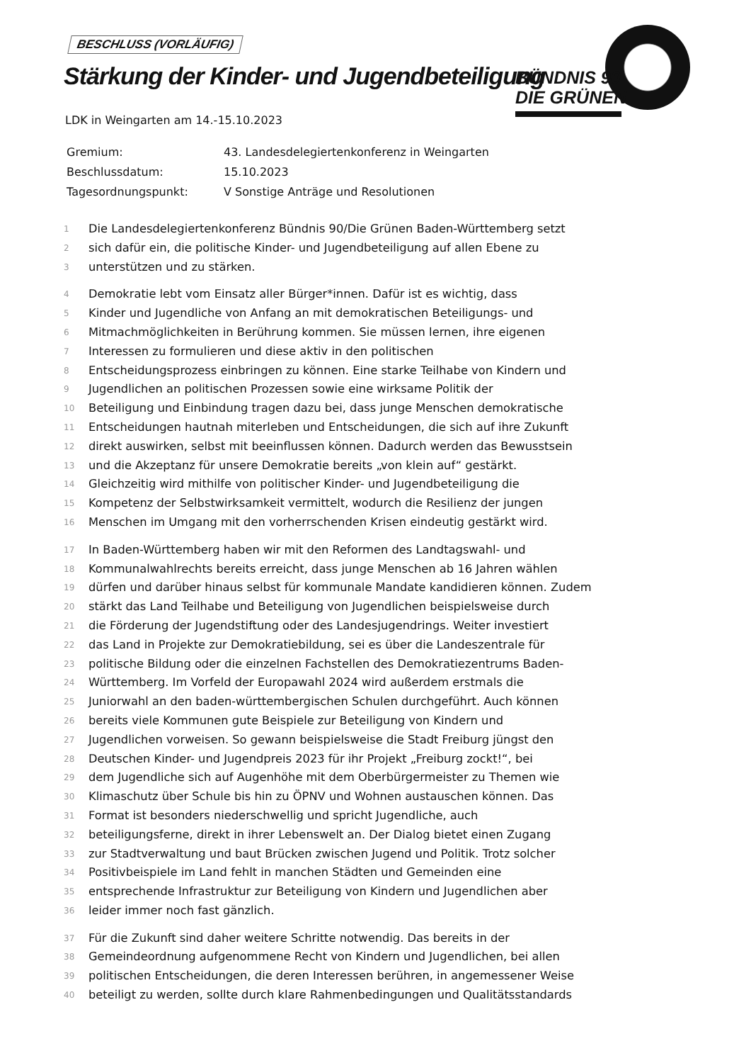BESCHLUSS (VORLÄUFIG)
Stärkung der Kinder- und Jugendbeteiligung
BÜNDNIS 90
DIE GRÜNEN
LDK in Weingarten am 14.-15.10.2023
| Gremium: | 43. Landesdelegiertenkonferenz in Weingarten |
| Beschlussdatum: | 15.10.2023 |
| Tagesordnungspunkt: | V Sonstige Anträge und Resolutionen |
1 Die Landesdelegiertenkonferenz Bündnis 90/Die Grünen Baden-Württemberg setzt
2 sich dafür ein, die politische Kinder- und Jugendbeteiligung auf allen Ebene zu
3 unterstützen und zu stärken.
4 Demokratie lebt vom Einsatz aller Bürger*innen. Dafür ist es wichtig, dass
5 Kinder und Jugendliche von Anfang an mit demokratischen Beteiligungs- und
6 Mitmachmöglichkeiten in Berührung kommen. Sie müssen lernen, ihre eigenen
7 Interessen zu formulieren und diese aktiv in den politischen
8 Entscheidungsprozess einbringen zu können. Eine starke Teilhabe von Kindern und
9 Jugendlichen an politischen Prozessen sowie eine wirksame Politik der
10 Beteiligung und Einbindung tragen dazu bei, dass junge Menschen demokratische
11 Entscheidungen hautnah miterleben und Entscheidungen, die sich auf ihre Zukunft
12 direkt auswirken, selbst mit beeinflussen können. Dadurch werden das Bewusstsein
13 und die Akzeptanz für unsere Demokratie bereits „von klein auf“ gestärkt.
14 Gleichzeitig wird mithilfe von politischer Kinder- und Jugendbeteiligung die
15 Kompetenz der Selbstwirksamkeit vermittelt, wodurch die Resilienz der jungen
16 Menschen im Umgang mit den vorherrschenden Krisen eindeutig gestärkt wird.
17 In Baden-Württemberg haben wir mit den Reformen des Landtagswahl- und
18 Kommunalwahlrechts bereits erreicht, dass junge Menschen ab 16 Jahren wählen
19 dürfen und darüber hinaus selbst für kommunale Mandate kandidieren können. Zudem
20 stärkt das Land Teilhabe und Beteiligung von Jugendlichen beispielsweise durch
21 die Förderung der Jugendstiftung oder des Landesjugendrings. Weiter investiert
22 das Land in Projekte zur Demokratiebildung, sei es über die Landeszentrale für
23 politische Bildung oder die einzelnen Fachstellen des Demokratiezentrums Baden-
24 Württemberg. Im Vorfeld der Europawahl 2024 wird außerdem erstmals die
25 Juniorwahl an den baden-württembergischen Schulen durchgeführt. Auch können
26 bereits viele Kommunen gute Beispiele zur Beteiligung von Kindern und
27 Jugendlichen vorweisen. So gewann beispielsweise die Stadt Freiburg jüngst den
28 Deutschen Kinder- und Jugendpreis 2023 für ihr Projekt „Freiburg zockt!“, bei
29 dem Jugendliche sich auf Augenhöhe mit dem Oberbürgermeister zu Themen wie
30 Klimaschutz über Schule bis hin zu ÖPNV und Wohnen austauschen können. Das
31 Format ist besonders niederschwellig und spricht Jugendliche, auch
32 beteiligungsferne, direkt in ihrer Lebenswelt an. Der Dialog bietet einen Zugang
33 zur Stadtverwaltung und baut Brücken zwischen Jugend und Politik. Trotz solcher
34 Positivbeispiele im Land fehlt in manchen Städten und Gemeinden eine
35 entsprechende Infrastruktur zur Beteiligung von Kindern und Jugendlichen aber
36 leider immer noch fast gänzlich.
37 Für die Zukunft sind daher weitere Schritte notwendig. Das bereits in der
38 Gemeindeordnung aufgenommene Recht von Kindern und Jugendlichen, bei allen
39 politischen Entscheidungen, die deren Interessen berühren, in angemessener Weise
40 beteiligt zu werden, sollte durch klare Rahmenbedingungen und Qualitätsstandards